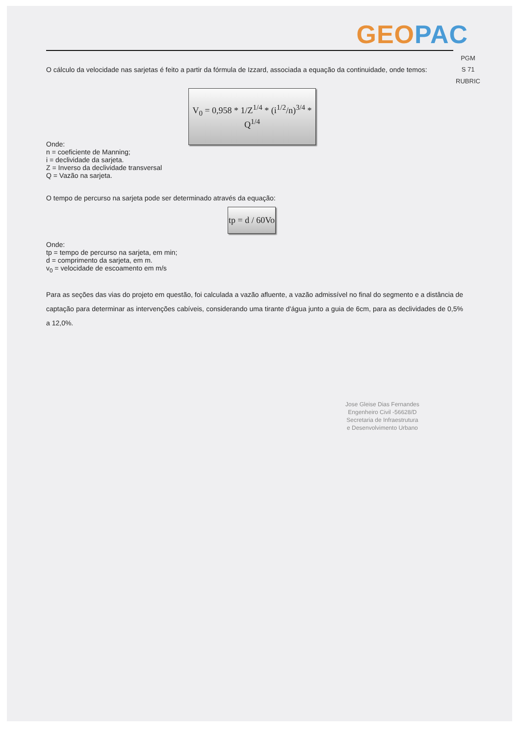GEO PAC
PGM
S 71
RUBRIC
O cálculo da velocidade nas sarjetas é feito a partir da fórmula de Izzard, associada a equação da continuidade, onde temos:
V<sub>0</sub> = 0,958 * 1/Z<sup>1/4</sup> * (i<sup>1/2</sup>/n)<sup>3/4</sup> * Q<sup>1/4</sup>
Onde:
n = coeficiente de Manning;
i = declividade da sarjeta.
Z = Inverso da declividade transversal
Q = Vazão na sarjeta.
O tempo de percurso na sarjeta pode ser determinado através da equação:
tp = d / 60Vo
Onde:
tp = tempo de percurso na sarjeta, em min;
d = comprimento da sarjeta, em m.
v<sub>0</sub> = velocidade de escoamento em m/s
Para as seções das vias do projeto em questão, foi calculada a vazão afluente, a vazão admissível no final do segmento e a distância de captação para determinar as intervenções cabíveis, considerando uma tirante d'água junto a guia de 6cm, para as declividades de 0,5% a 12,0%.
Jose Gleise Dias Fernandes
Engenheiro Civil -56628/D
Secretaria de Infraestrutura
e Desenvolvimento Urbano